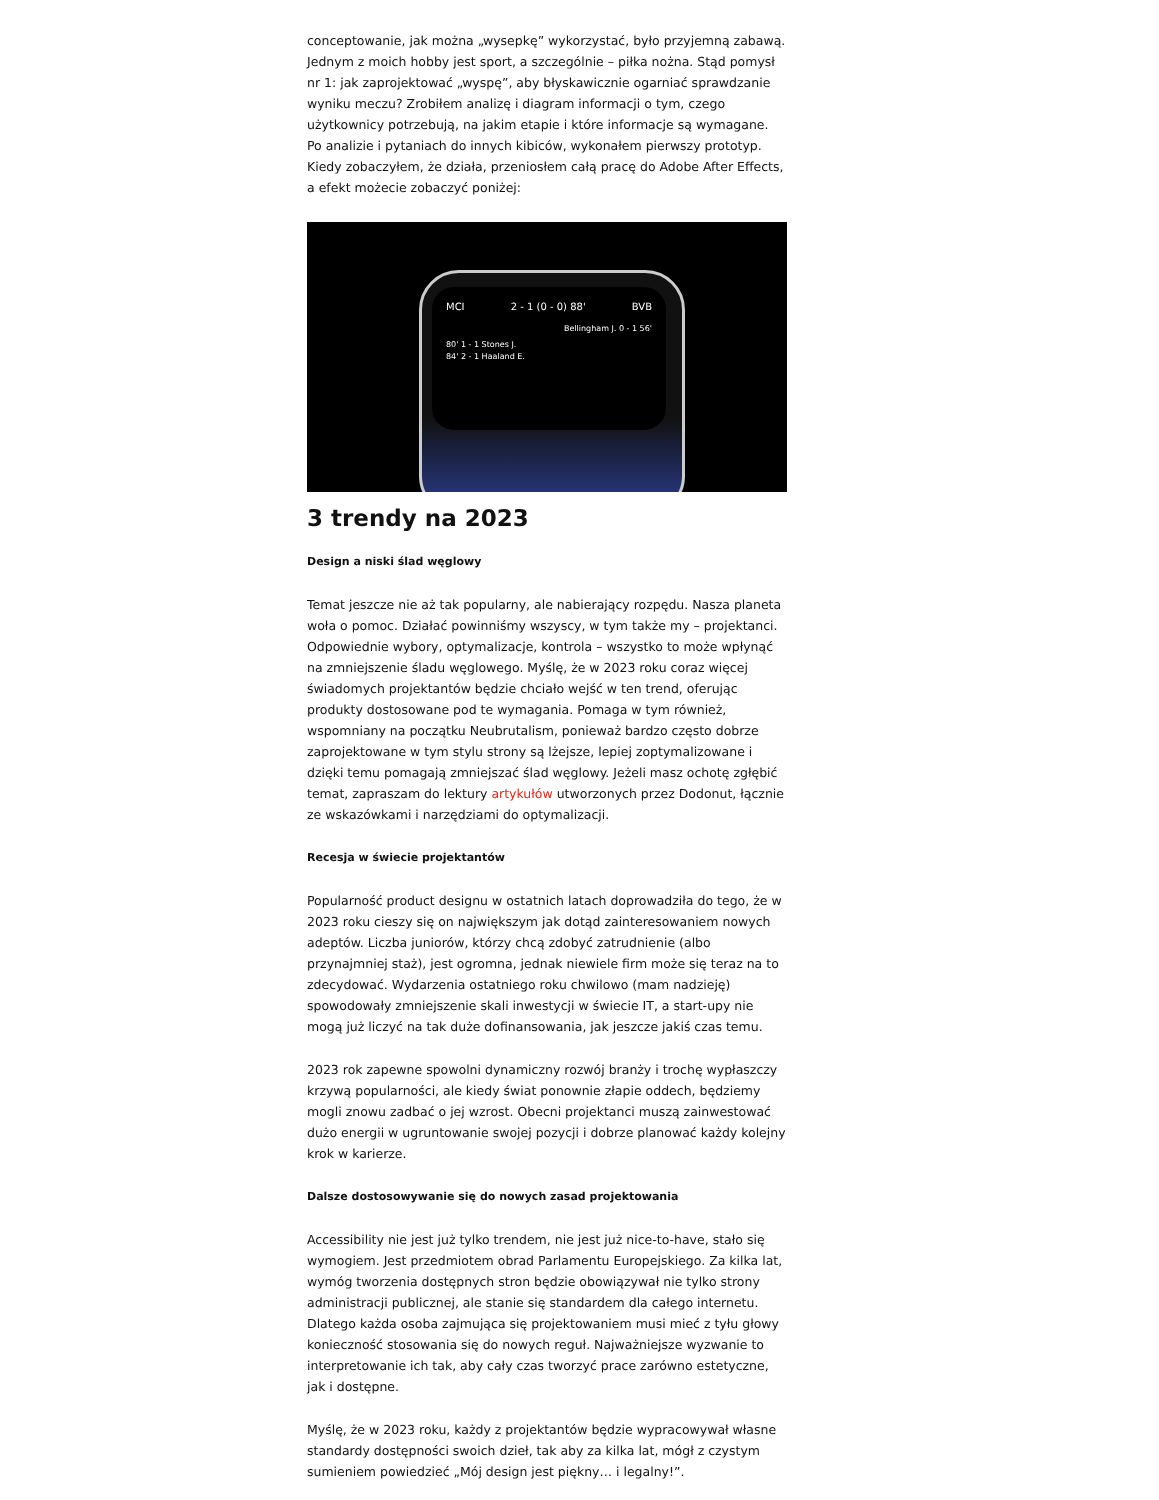conceptowanie, jak można „wysepkę” wykorzystać, było przyjemną zabawą. Jednym z moich hobby jest sport, a szczególnie – piłka nożna. Stąd pomysł nr 1: jak zaprojektować „wyspę”, aby błyskawicznie ogarniać sprawdzanie wyniku meczu? Zrobiłem analizę i diagram informacji o tym, czego użytkownicy potrzebują, na jakim etapie i które informacje są wymagane. Po analizie i pytaniach do innych kibiców, wykonałem pierwszy prototyp. Kiedy zobaczyłem, że działa, przeniosłem całą pracę do Adobe After Effects, a efekt możecie zobaczyć poniżej:
MCI 2 - 1 (0 - 0) 88' BVB
Bellingham J. 0 - 1 56'
80' 1 - 1 Stones J.
84' 2 - 1 Haaland E.
3 trendy na 2023
Design a niski ślad węglowy
Temat jeszcze nie aż tak popularny, ale nabierający rozpędu. Nasza planeta woła o pomoc. Działać powinniśmy wszyscy, w tym także my – projektanci. Odpowiednie wybory, optymalizacje, kontrola – wszystko to może wpłynąć na zmniejszenie śladu węglowego. Myślę, że w 2023 roku coraz więcej świadomych projektantów będzie chciało wejść w ten trend, oferując produkty dostosowane pod te wymagania. Pomaga w tym również, wspomniany na początku Neubrutalism, ponieważ bardzo często dobrze zaprojektowane w tym stylu strony są lżejsze, lepiej zoptymalizowane i dzięki temu pomagają zmniejszać ślad węglowy. Jeżeli masz ochotę zgłębić temat, zapraszam do lektury artykułów utworzonych przez Dodonut, łącznie ze wskazówkami i narzędziami do optymalizacji.
Recesja w świecie projektantów
Popularność product designu w ostatnich latach doprowadziła do tego, że w 2023 roku cieszy się on największym jak dotąd zainteresowaniem nowych adeptów. Liczba juniorów, którzy chcą zdobyć zatrudnienie (albo przynajmniej staż), jest ogromna, jednak niewiele firm może się teraz na to zdecydować. Wydarzenia ostatniego roku chwilowo (mam nadzieję) spowodowały zmniejszenie skali inwestycji w świecie IT, a start-upy nie mogą już liczyć na tak duże dofinansowania, jak jeszcze jakiś czas temu.
2023 rok zapewne spowolni dynamiczny rozwój branży i trochę wypłaszczy krzywą popularności, ale kiedy świat ponownie złapie oddech, będziemy mogli znowu zadbać o jej wzrost. Obecni projektanci muszą zainwestować dużo energii w ugruntowanie swojej pozycji i dobrze planować każdy kolejny krok w karierze.
Dalsze dostosowywanie się do nowych zasad projektowania
Accessibility nie jest już tylko trendem, nie jest już nice-to-have, stało się wymogiem. Jest przedmiotem obrad Parlamentu Europejskiego. Za kilka lat, wymóg tworzenia dostępnych stron będzie obowiązywał nie tylko strony administracji publicznej, ale stanie się standardem dla całego internetu. Dlatego każda osoba zajmująca się projektowaniem musi mieć z tyłu głowy konieczność stosowania się do nowych reguł. Najważniejsze wyzwanie to interpretowanie ich tak, aby cały czas tworzyć prace zarówno estetyczne, jak i dostępne.
Myślę, że w 2023 roku, każdy z projektantów będzie wypracowywał własne standardy dostępności swoich dzieł, tak aby za kilka lat, mógł z czystym sumieniem powiedzieć „Mój design jest piękny… i legalny!”.